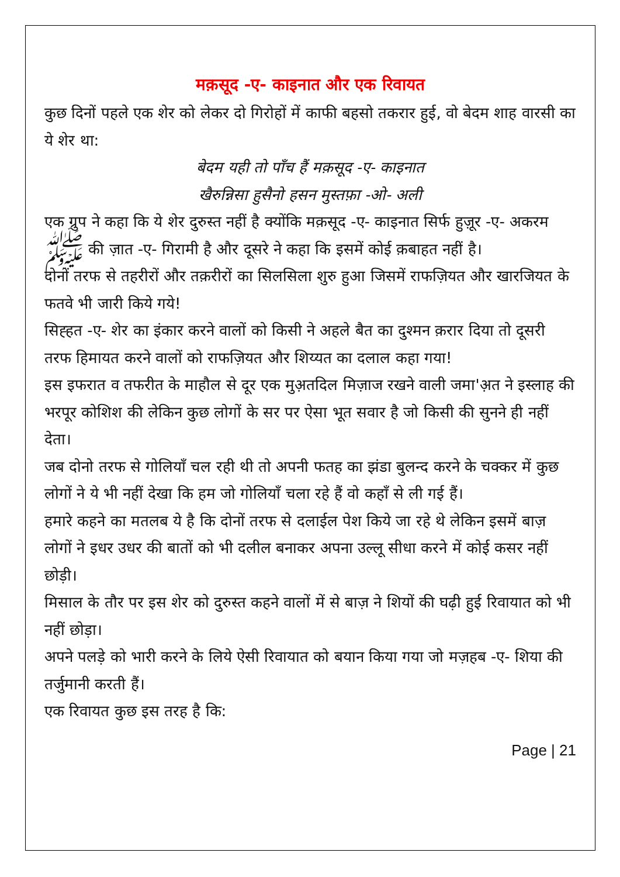मक़सूद -ए- काइनात और एक रिवायत
कुछ दिनों पहले एक शेर को लेकर दो गिरोहों में काफी बहसो तकरार हुई, वो बेदम शाह वारसी का ये शेर था:
बेदम यही तो पाँच हैं मक़सूद -ए- काइनात
खैरुन्निसा हुसैनो हसन मुस्तफ़ा -ओ- अली
एक ग्रुप ने कहा कि ये शेर दुरुस्त नहीं है क्योंकि मक़सूद -ए- काइनात सिर्फ हुज़ूर -ए- अकरम ﷺ की ज़ात -ए- गिरामी है और दूसरे ने कहा कि इसमें कोई क़बाहत नहीं है।
दोनों तरफ से तहरीरों और तक़रीरों का सिलसिला शुरु हुआ जिसमें राफज़ियत और खारजियत के फतवे भी जारी किये गये!
सिह्हत -ए- शेर का इंकार करने वालों को किसी ने अहले बैत का दुश्मन क़रार दिया तो दूसरी तरफ हिमायत करने वालों को राफज़ियत और शिय्यत का दलाल कहा गया!
इस इफरात व तफरीत के माहौल से दूर एक मुअ़तदिल मिज़ाज रखने वाली जमा'अ़त ने इस्लाह की भरपूर कोशिश की लेकिन कुछ लोगों के सर पर ऐसा भूत सवार है जो किसी की सुनने ही नहीं देता।
जब दोनो तरफ से गोलियाँ चल रही थी तो अपनी फतह का झंडा बुलन्द करने के चक्कर में कुछ लोगों ने ये भी नहीं देखा कि हम जो गोलियाँ चला रहे हैं वो कहाँ से ली गई हैं।
हमारे कहने का मतलब ये है कि दोनों तरफ से दलाईल पेश किये जा रहे थे लेकिन इसमें बाज़ लोगों ने इधर उधर की बातों को भी दलील बनाकर अपना उल्लू सीधा करने में कोई कसर नहीं छोड़ी।
मिसाल के तौर पर इस शेर को दुरुस्त कहने वालों में से बाज़ ने शियों की घढ़ी हुई रिवायात को भी नहीं छोड़ा।
अपने पलड़े को भारी करने के लिये ऐसी रिवायात को बयान किया गया जो मज़हब -ए- शिया की तर्जुमानी करती हैं।
एक रिवायत कुछ इस तरह है कि:
Page | 21